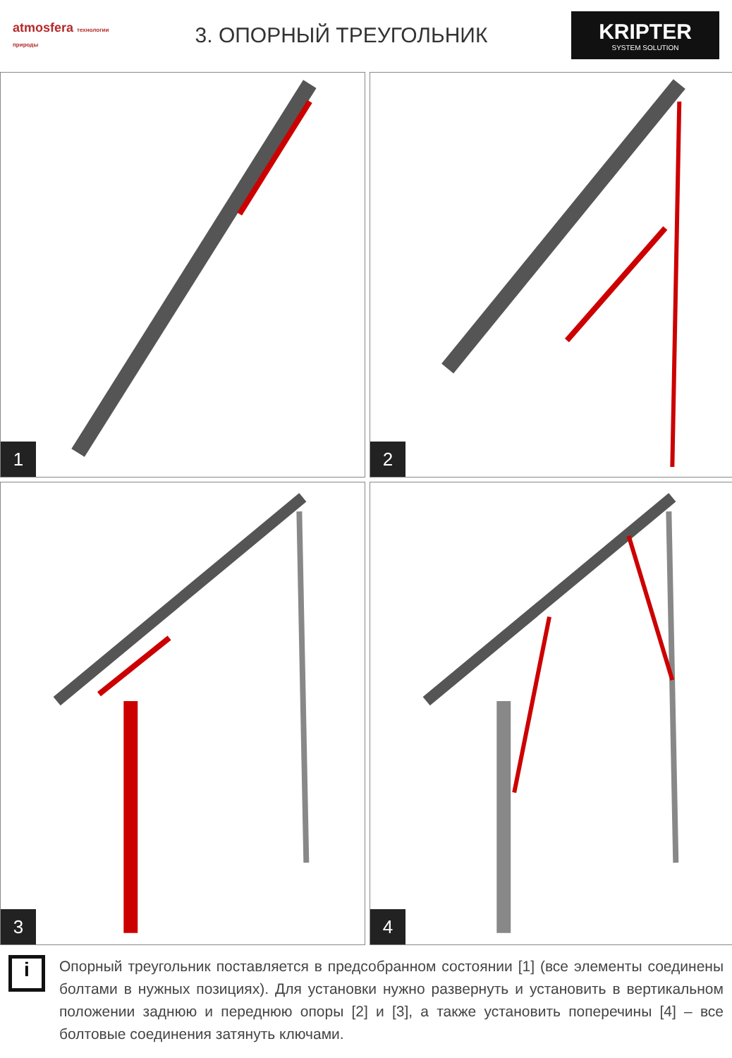atmosfera технологии природы
3. ОПОРНЫЙ ТРЕУГОЛЬНИК
KRIPTER
SYSTEM SOLUTION
1
2
3
4
i
Опорный треугольник поставляется в предсобранном состоянии [1] (все элементы соединены болтами в нужных позициях). Для установки нужно развернуть и установить в вертикальном положении заднюю и переднюю опоры [2] и [3], а также установить поперечины [4] – все болтовые соединения затянуть ключами.